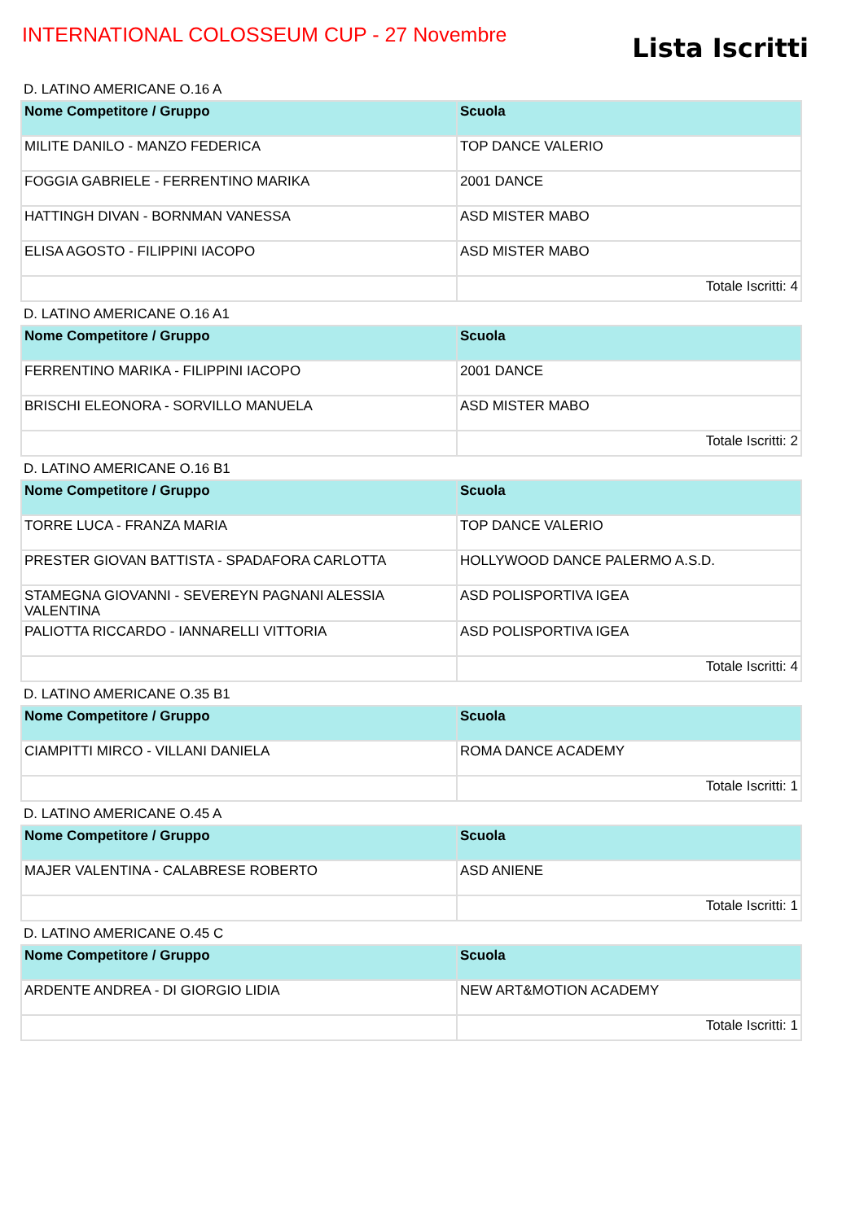INTERNATIONAL COLOSSEUM CUP - 27 Novembre
Lista Iscritti
D. LATINO AMERICANE O.16 A
| Nome Competitore / Gruppo | Scuola |
| --- | --- |
| MILITE DANILO - MANZO FEDERICA | TOP DANCE VALERIO |
| FOGGIA GABRIELE - FERRENTINO MARIKA | 2001 DANCE |
| HATTINGH DIVAN - BORNMAN VANESSA | ASD MISTER MABO |
| ELISA AGOSTO - FILIPPINI IACOPO | ASD MISTER MABO |
| | Totale Iscritti: 4 |
D. LATINO AMERICANE O.16 A1
| Nome Competitore / Gruppo | Scuola |
| --- | --- |
| FERRENTINO MARIKA - FILIPPINI IACOPO | 2001 DANCE |
| BRISCHI ELEONORA - SORVILLO MANUELA | ASD MISTER MABO |
| | Totale Iscritti: 2 |
D. LATINO AMERICANE O.16 B1
| Nome Competitore / Gruppo | Scuola |
| --- | --- |
| TORRE LUCA - FRANZA MARIA | TOP DANCE VALERIO |
| PRESTER GIOVAN BATTISTA - SPADAFORA CARLOTTA | HOLLYWOOD DANCE PALERMO A.S.D. |
| STAMEGNA GIOVANNI - SEVEREYN PAGNANI ALESSIA VALENTINA | ASD POLISPORTIVA IGEA |
| PALIOTTA RICCARDO - IANNARELLI VITTORIA | ASD POLISPORTIVA IGEA |
| | Totale Iscritti: 4 |
D. LATINO AMERICANE O.35 B1
| Nome Competitore / Gruppo | Scuola |
| --- | --- |
| CIAMPITTI MIRCO - VILLANI DANIELA | ROMA DANCE ACADEMY |
| | Totale Iscritti: 1 |
D. LATINO AMERICANE O.45 A
| Nome Competitore / Gruppo | Scuola |
| --- | --- |
| MAJER VALENTINA - CALABRESE ROBERTO | ASD ANIENE |
| | Totale Iscritti: 1 |
D. LATINO AMERICANE O.45 C
| Nome Competitore / Gruppo | Scuola |
| --- | --- |
| ARDENTE ANDREA - DI GIORGIO LIDIA | NEW ART&MOTION ACADEMY |
| | Totale Iscritti: 1 |